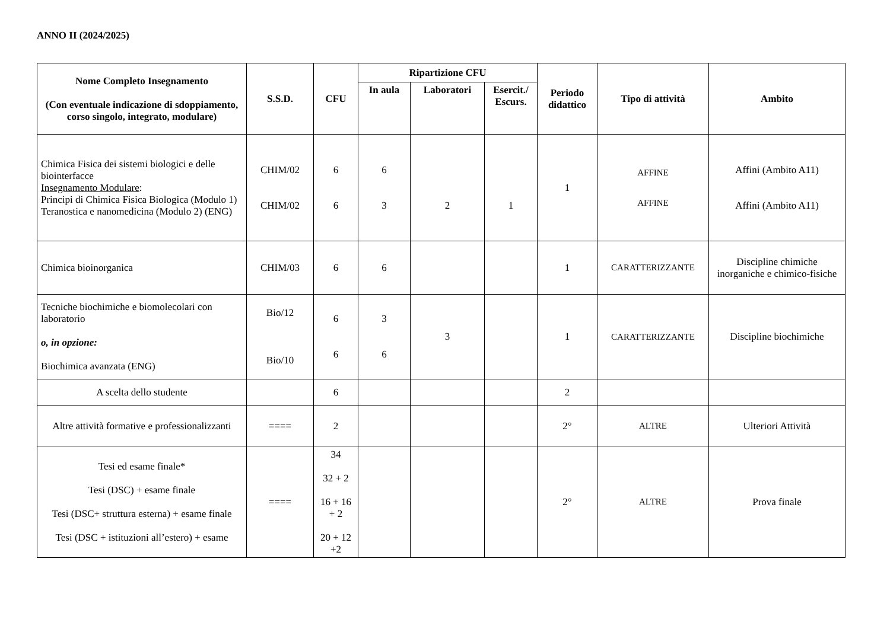ANNO II (2024/2025)
| Nome Completo Insegnamento (Con eventuale indicazione di sdoppiamento, corso singolo, integrato, modulare) | S.S.D. | CFU | Ripartizione CFU | | | Periodo didattico | Tipo di attività | Ambito |
| --- | --- | --- | --- | --- | --- | --- | --- | --- |
| | | | In aula | Laboratori | Esercit./ Escurs. | | | |
| Chimica Fisica dei sistemi biologici e delle biointerfacce Insegnamento Modulare : Principi di Chimica Fisica Biologica (Modulo 1) Teranostica e nanomedicina (Modulo 2) (ENG) | CHIM/02 CHIM/02 | 6 6 | 6 3 | 2 | 1 | 1 | AFFINE AFFINE | Affini (Ambito A11) Affini (Ambito A11) |
| Chimica bioinorganica | CHIM/03 | 6 | 6 | | | 1 | CARATTERIZZANTE | Discipline chimiche inorganiche e chimico-fisiche |
| Tecniche biochimiche e biomolecolari con laboratorio o, in opzione: Biochimica avanzata (ENG) | Bio/12 Bio/10 | 6 6 | 3 6 | 3 | | 1 | CARATTERIZZANTE | Discipline biochimiche |
| A scelta dello studente | | 6 | | | | 2 | | |
| Altre attività formative e professionalizzanti | ==== | 2 | | | | 2° | ALTRE | Ulteriori Attività |
| Tesi ed esame finale* Tesi (DSC) + esame finale Tesi (DSC+ struttura esterna) + esame finale Tesi (DSC + istituzioni all’estero) + esame | ==== | 34 32 + 2 16 + 16 + 2 20 + 12 +2 | | | | 2° | ALTRE | Prova finale |